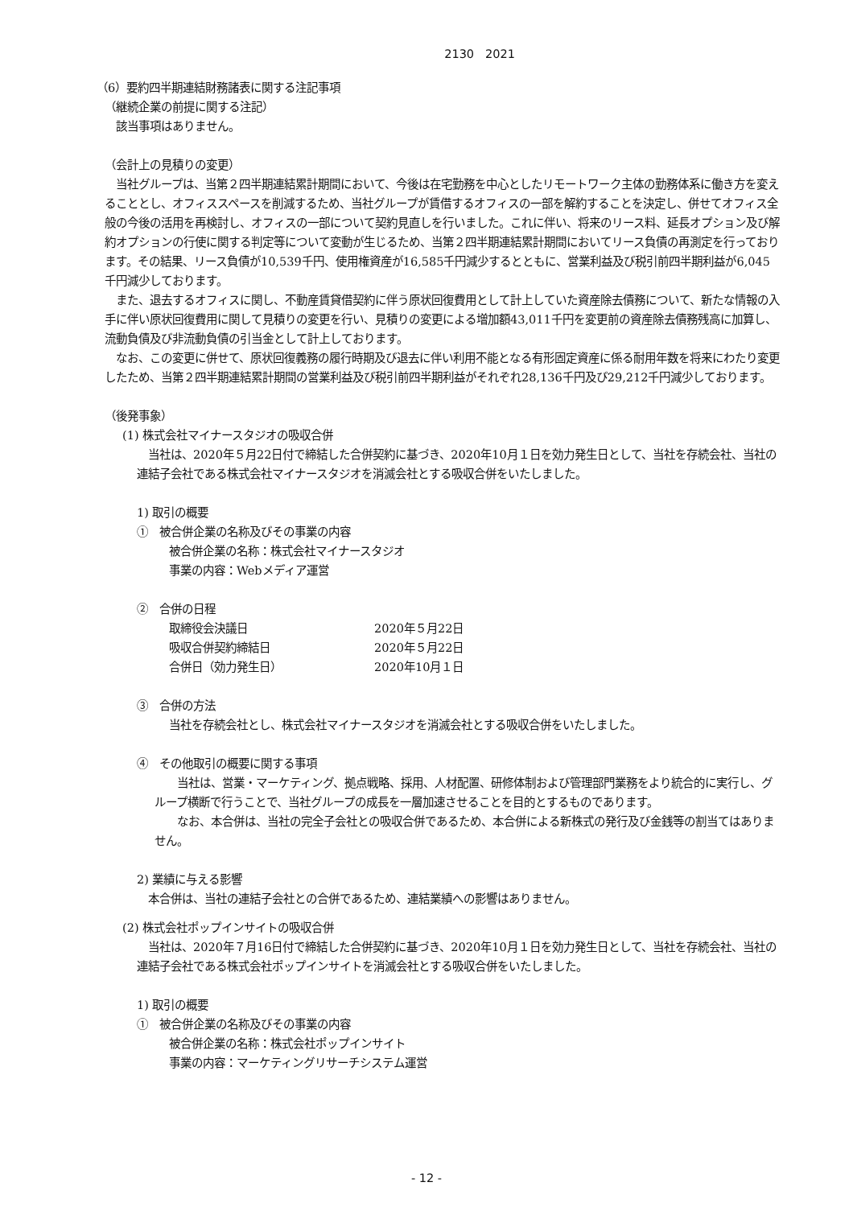2130　2021
（6）要約四半期連結財務諸表に関する注記事項
（継続企業の前提に関する注記）
　該当事項はありません。
（会計上の見積りの変更）
　当社グループは、当第２四半期連結累計期間において、今後は在宅勤務を中心としたリモートワーク主体の勤務体系に働き方を変えることとし、オフィススペースを削減するため、当社グループが賃借するオフィスの一部を解約することを決定し、併せてオフィス全般の今後の活用を再検討し、オフィスの一部について契約見直しを行いました。これに伴い、将来のリース料、延長オプション及び解約オプションの行使に関する判定等について変動が生じるため、当第２四半期連結累計期間においてリース負債の再測定を行っております。その結果、リース負債が10,539千円、使用権資産が16,585千円減少するとともに、営業利益及び税引前四半期利益が6,045千円減少しております。
　また、退去するオフィスに関し、不動産賃貸借契約に伴う原状回復費用として計上していた資産除去債務について、新たな情報の入手に伴い原状回復費用に関して見積りの変更を行い、見積りの変更による増加額43,011千円を変更前の資産除去債務残高に加算し、流動負債及び非流動負債の引当金として計上しております。
　なお、この変更に併せて、原状回復義務の履行時期及び退去に伴い利用不能となる有形固定資産に係る耐用年数を将来にわたり変更したため、当第２四半期連結累計期間の営業利益及び税引前四半期利益がそれぞれ28,136千円及び29,212千円減少しております。
（後発事象）
(1) 株式会社マイナースタジオの吸収合併
　当社は、2020年５月22日付で締結した合併契約に基づき、2020年10月１日を効力発生日として、当社を存続会社、当社の連結子会社である株式会社マイナースタジオを消滅会社とする吸収合併をいたしました。
1) 取引の概要
①　被合併企業の名称及びその事業の内容
被合併企業の名称：株式会社マイナースタジオ
事業の内容：Webメディア運営
②　合併の日程
| 取締役会決議日 | 2020年５月22日 |
| 吸収合併契約締結日 | 2020年５月22日 |
| 合併日（効力発生日） | 2020年10月１日 |
③　合併の方法
当社を存続会社とし、株式会社マイナースタジオを消滅会社とする吸収合併をいたしました。
④　その他取引の概要に関する事項
　　当社は、営業・マーケティング、拠点戦略、採用、人材配置、研修体制および管理部門業務をより統合的に実行し、グループ横断で行うことで、当社グループの成長を一層加速させることを目的とするものであります。
　　なお、本合併は、当社の完全子会社との吸収合併であるため、本合併による新株式の発行及び金銭等の割当てはありません。
2) 業績に与える影響
　本合併は、当社の連結子会社との合併であるため、連結業績への影響はありません。
(2) 株式会社ポップインサイトの吸収合併
　当社は、2020年７月16日付で締結した合併契約に基づき、2020年10月１日を効力発生日として、当社を存続会社、当社の連結子会社である株式会社ポップインサイトを消滅会社とする吸収合併をいたしました。
1) 取引の概要
①　被合併企業の名称及びその事業の内容
被合併企業の名称：株式会社ポップインサイト
事業の内容：マーケティングリサーチシステム運営
- 12 -